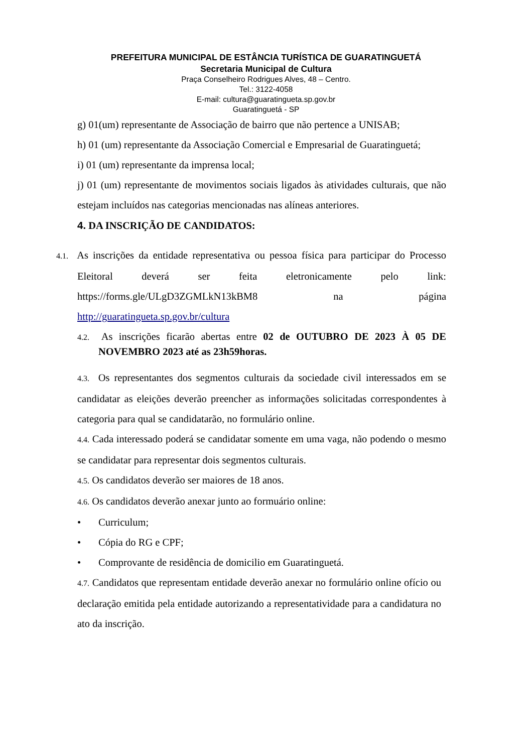PREFEITURA MUNICIPAL DE ESTÂNCIA TURÍSTICA DE GUARATINGUETÁ
Secretaria Municipal de Cultura
Praça Conselheiro Rodrigues Alves, 48 – Centro.
Tel.: 3122-4058
E-mail: cultura@guaratingueta.sp.gov.br
Guaratinguetá - SP
g) 01(um) representante de Associação de bairro que não pertence a UNISAB;
h) 01 (um) representante da Associação Comercial e Empresarial de Guaratinguetá;
i) 01 (um) representante da imprensa local;
j) 01 (um) representante de movimentos sociais ligados às atividades culturais, que não estejam incluídos nas categorias mencionadas nas alíneas anteriores.
4. DA INSCRIÇÃO DE CANDIDATOS:
4.1. As inscrições da entidade representativa ou pessoa física para participar do Processo Eleitoral deverá ser feita eletronicamente pelo link: https://forms.gle/ULgD3ZGMLkN13kBM8 na página http://guaratingueta.sp.gov.br/cultura
4.2. As inscrições ficarão abertas entre 02 de OUTUBRO DE 2023 À 05 DE NOVEMBRO 2023 até as 23h59horas.
4.3. Os representantes dos segmentos culturais da sociedade civil interessados em se candidatar as eleições deverão preencher as informações solicitadas correspondentes à categoria para qual se candidatarão, no formulário online.
4.4. Cada interessado poderá se candidatar somente em uma vaga, não podendo o mesmo se candidatar para representar dois segmentos culturais.
4.5. Os candidatos deverão ser maiores de 18 anos.
4.6. Os candidatos deverão anexar junto ao formuário online:
• Curriculum;
• Cópia do RG e CPF;
• Comprovante de residência de domicilio em Guaratinguetá.
4.7. Candidatos que representam entidade deverão anexar no formulário online ofício ou declaração emitida pela entidade autorizando a representatividade para a candidatura no ato da inscrição.